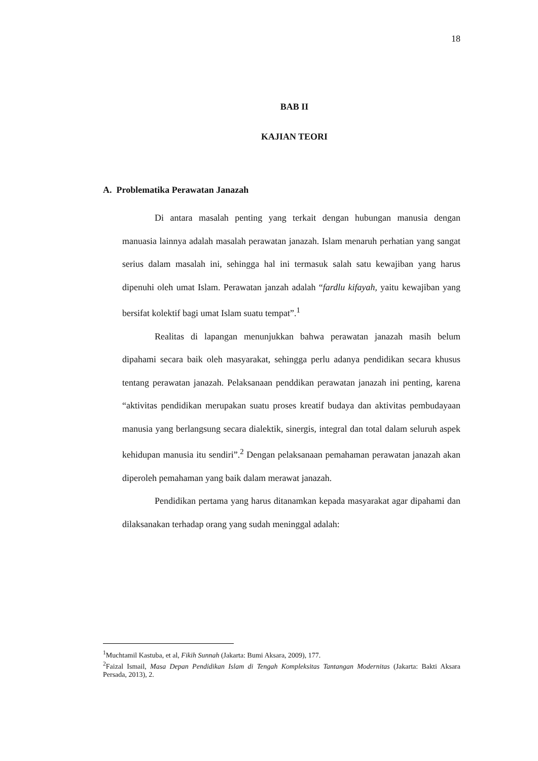18
BAB II
KAJIAN TEORI
A. Problematika Perawatan Janazah
Di antara masalah penting yang terkait dengan hubungan manusia dengan manuasia lainnya adalah masalah perawatan janazah. Islam menaruh perhatian yang sangat serius dalam masalah ini, sehingga hal ini termasuk salah satu kewajiban yang harus dipenuhi oleh umat Islam. Perawatan janzah adalah “fardlu kifayah, yaitu kewajiban yang bersifat kolektif bagi umat Islam suatu tempat”.<sup>1</sup>
Realitas di lapangan menunjukkan bahwa perawatan janazah masih belum dipahami secara baik oleh masyarakat, sehingga perlu adanya pendidikan secara khusus tentang perawatan janazah. Pelaksanaan penddikan perawatan janazah ini penting, karena “aktivitas pendidikan merupakan suatu proses kreatif budaya dan aktivitas pembudayaan manusia yang berlangsung secara dialektik, sinergis, integral dan total dalam seluruh aspek kehidupan manusia itu sendiri”.<sup>2</sup> Dengan pelaksanaan pemahaman perawatan janazah akan diperoleh pemahaman yang baik dalam merawat janazah.
Pendidikan pertama yang harus ditanamkan kepada masyarakat agar dipahami dan dilaksanakan terhadap orang yang sudah meninggal adalah:
<sup>1</sup> Muchtamil Kastuba, et al, Fikih Sunnah (Jakarta: Bumi Aksara, 2009), 177.
<sup>2</sup> Faizal Ismail, Masa Depan Pendidikan Islam di Tengah Kompleksitas Tantangan Modernitas (Jakarta: Bakti Aksara Persada, 2013), 2.